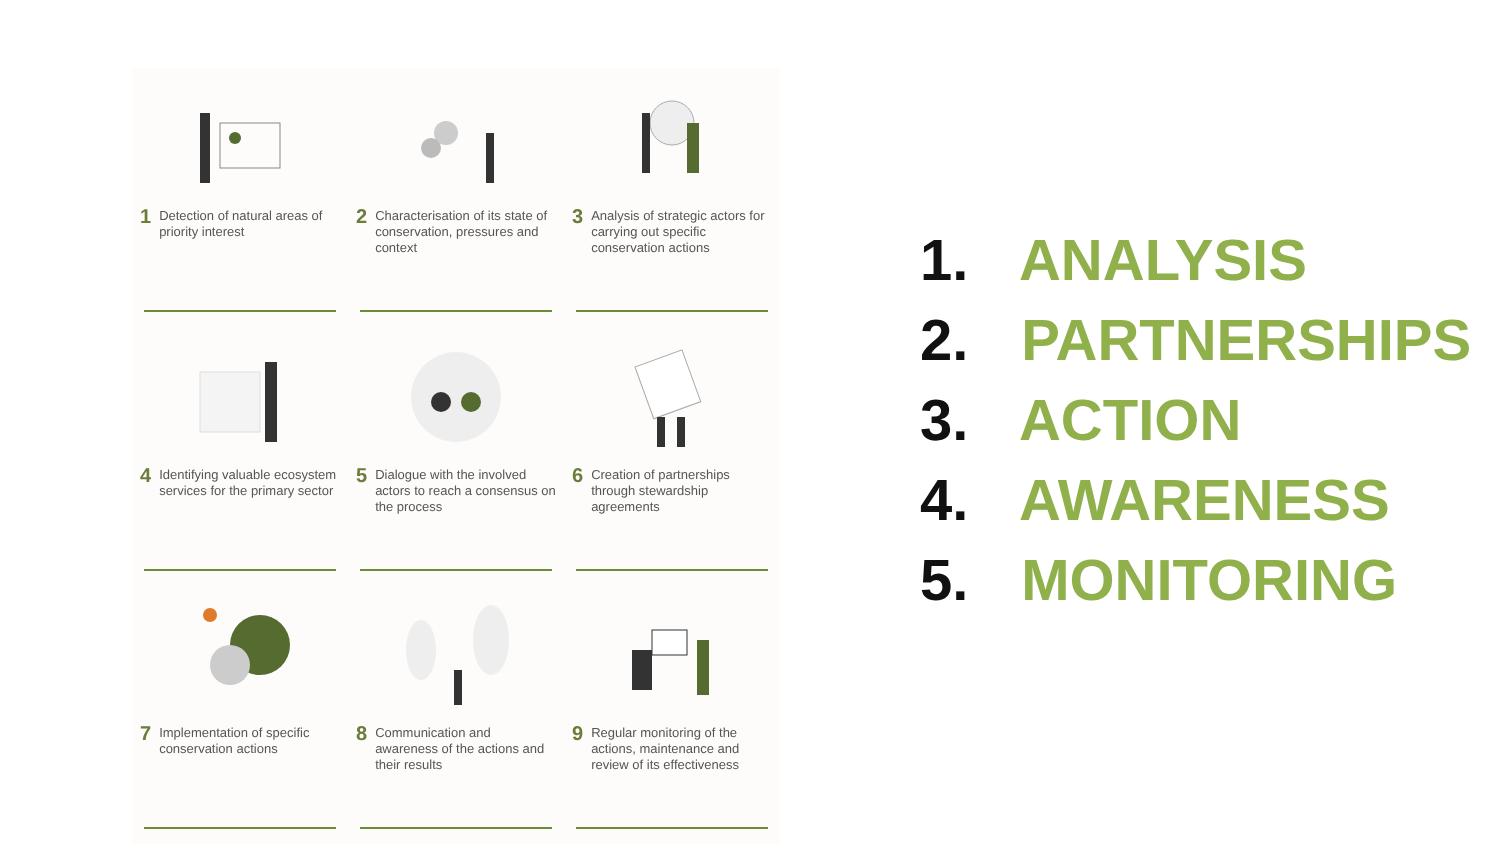1 Detection of natural areas of priority interest
2 Characterisation of its state of conservation, pressures and context
3 Analysis of strategic actors for carrying out specific conservation actions
4 Identifying valuable ecosystem services for the primary sector
5 Dialogue with the involved actors to reach a consensus on the process
6 Creation of partnerships through stewardship agreements
7 Implementation of specific conservation actions
8 Communication and awareness of the actions and their results
9 Regular monitoring of the actions, maintenance and review of its effectiveness
1. ANALYSIS
2. PARTNERSHIPS
3. ACTION
4. AWARENESS
5. MONITORING